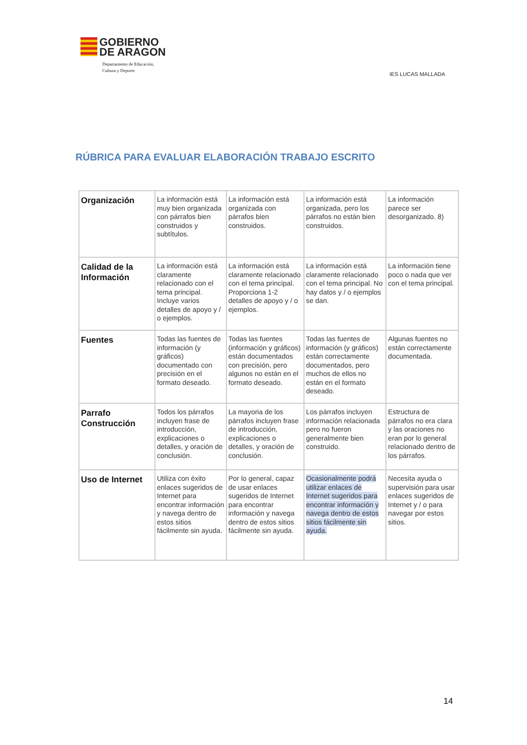GOBIERNO
DE ARAGON
Departamento de Educación,
Cultura y Deporte
IES LUCAS MALLADA
RÚBRICA PARA EVALUAR ELABORACIÓN TRABAJO ESCRITO
| Organización | La información está muy bien organizada con párrafos bien construidos y subtítulos. | La información está organizada con párrafos bien construidos. | La información está organizada, pero los párrafos no están bien construidos. | La información parece ser desorganizado. 8) |
| Calidad de la Información | La información está claramente relacionado con el tema principal. Incluye varios detalles de apoyo y / o ejemplos. | La información está claramente relacionado con el tema principal. Proporciona 1-2 detalles de apoyo y / o ejemplos. | La información está claramente relacionado con el tema principal. No hay datos y / o ejemplos se dan. | La información tiene poco o nada que ver con el tema principal. |
| Fuentes | Todas las fuentes de información (y gráficos) documentado con precisión en el formato deseado. | Todas las fuentes (información y gráficos) están documentados con precisión, pero algunos no están en el formato deseado. | Todas las fuentes de información (y gráficos) están correctamente documentados, pero muchos de ellos no están en el formato deseado. | Algunas fuentes no están correctamente documentada. |
| Parrafo Construcción | Todos los párrafos incluyen frase de introducción, explicaciones o detalles, y oración de conclusión. | La mayoria de los párrafos incluyen frase de introducción, explicaciones o detalles, y oración de conclusión. | Los párrafos incluyen información relacionada pero no fueron generalmente bien construido. | Estructura de párrafos no era clara y las oraciones no eran por lo general relacionado dentro de los párrafos. |
| Uso de Internet | Utiliza con éxito enlaces sugeridos de Internet para encontrar información y navega dentro de estos sitios fácilmente sin ayuda. | Por lo general, capaz de usar enlaces sugeridos de Internet para encontrar información y navega dentro de estos sitios fácilmente sin ayuda. | Ocasionalmente podrá utilizar enlaces de Internet sugeridos para encontrar información y navega dentro de estos sitios fácilmente sin ayuda. | Necesita ayuda o supervisión para usar enlaces sugeridos de Internet y / o para navegar por estos sitios. |
14